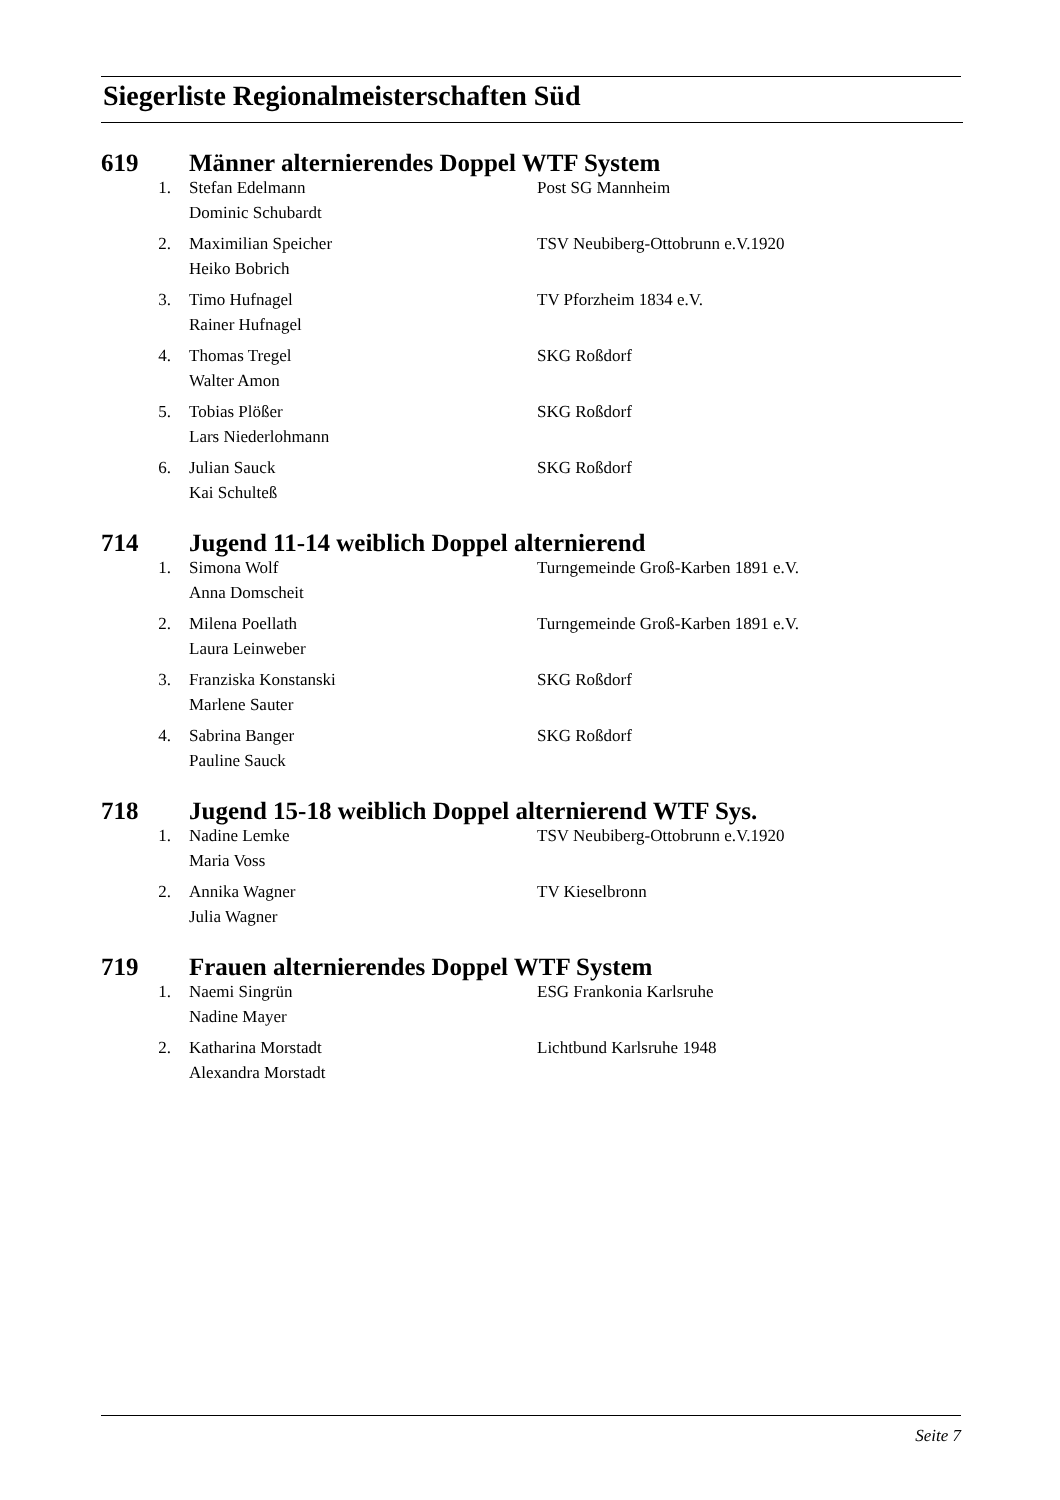Siegerliste Regionalmeisterschaften Süd
619 Männer alternierendes Doppel WTF System
| 1. | Stefan Edelmann | Post SG Mannheim |
| | Dominic Schubardt | |
| 2. | Maximilian Speicher | TSV Neubiberg-Ottobrunn e.V.1920 |
| | Heiko Bobrich | |
| 3. | Timo Hufnagel | TV Pforzheim 1834 e.V. |
| | Rainer Hufnagel | |
| 4. | Thomas Tregel | SKG Roßdorf |
| | Walter Amon | |
| 5. | Tobias Plößer | SKG Roßdorf |
| | Lars Niederlohmann | |
| 6. | Julian Sauck | SKG Roßdorf |
| | Kai Schulteß | |
714 Jugend 11-14 weiblich Doppel alternierend
| 1. | Simona Wolf | Turngemeinde Groß-Karben 1891 e.V. |
| | Anna Domscheit | |
| 2. | Milena Poellath | Turngemeinde Groß-Karben 1891 e.V. |
| | Laura Leinweber | |
| 3. | Franziska Konstanski | SKG Roßdorf |
| | Marlene Sauter | |
| 4. | Sabrina Banger | SKG Roßdorf |
| | Pauline Sauck | |
718 Jugend 15-18 weiblich Doppel alternierend WTF Sys.
| 1. | Nadine Lemke | TSV Neubiberg-Ottobrunn e.V.1920 |
| | Maria Voss | |
| 2. | Annika Wagner | TV Kieselbronn |
| | Julia Wagner | |
719 Frauen alternierendes Doppel WTF System
| 1. | Naemi Singrün | ESG Frankonia Karlsruhe |
| | Nadine Mayer | |
| 2. | Katharina Morstadt | Lichtbund Karlsruhe 1948 |
| | Alexandra Morstadt | |
Seite 7